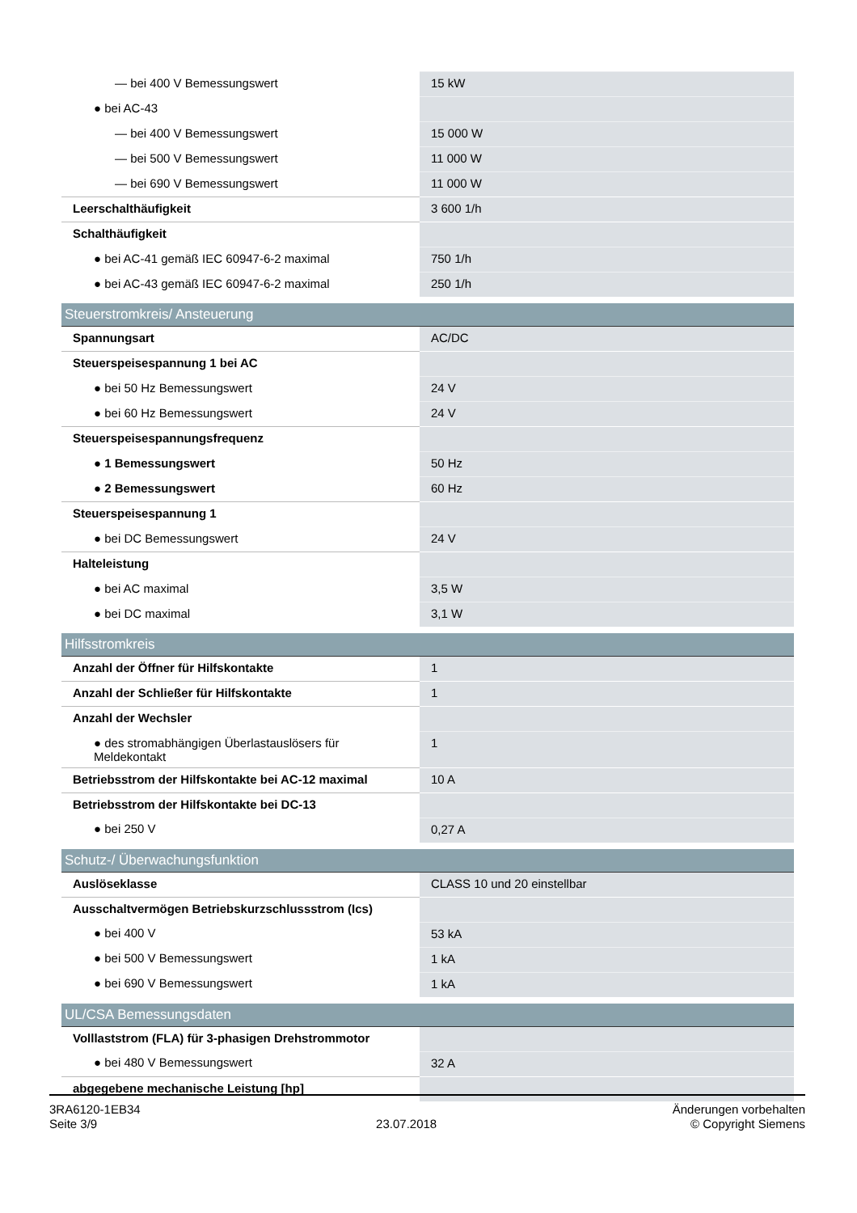| — bei 400 V Bemessungswert | 15 kW |
| ● bei AC-43 | |
| — bei 400 V Bemessungswert | 15 000 W |
| — bei 500 V Bemessungswert | 11 000 W |
| — bei 690 V Bemessungswert | 11 000 W |
| Leerschalthäufigkeit | 3 600 1/h |
| Schalthäufigkeit | |
| ● bei AC-41 gemäß IEC 60947-6-2 maximal | 750 1/h |
| ● bei AC-43 gemäß IEC 60947-6-2 maximal | 250 1/h |
| Steuerstromkreis/ Ansteuerung | |
| Spannungsart | AC/DC |
| Steuerspeisespannung 1 bei AC | |
| ● bei 50 Hz Bemessungswert | 24 V |
| ● bei 60 Hz Bemessungswert | 24 V |
| Steuerspeisespannungsfrequenz | |
| ● 1 Bemessungswert | 50 Hz |
| ● 2 Bemessungswert | 60 Hz |
| Steuerspeisespannung 1 | |
| ● bei DC Bemessungswert | 24 V |
| Halteleistung | |
| ● bei AC maximal | 3,5 W |
| ● bei DC maximal | 3,1 W |
| Hilfsstromkreis | |
| Anzahl der Öffner für Hilfskontakte | 1 |
| Anzahl der Schließer für Hilfskontakte | 1 |
| Anzahl der Wechsler | |
| ● des stromabhängigen Überlastauslösers für Meldekontakt | 1 |
| Betriebsstrom der Hilfskontakte bei AC-12 maximal | 10 A |
| Betriebsstrom der Hilfskontakte bei DC-13 | |
| ● bei 250 V | 0,27 A |
| Schutz-/ Überwachungsfunktion | |
| Auslöseklasse | CLASS 10 und 20 einstellbar |
| Ausschaltvermögen Betriebskurzschlussstrom (Ics) | |
| ● bei 400 V | 53 kA |
| ● bei 500 V Bemessungswert | 1 kA |
| ● bei 690 V Bemessungswert | 1 kA |
| UL/CSA Bemessungsdaten | |
| Volllaststrom (FLA) für 3-phasigen Drehstrommotor | |
| ● bei 480 V Bemessungswert | 32 A |
| abgegebene mechanische Leistung [hp] | |
3RA6120-1EB34
Seite 3/9
23.07.2018
Änderungen vorbehalten
© Copyright Siemens